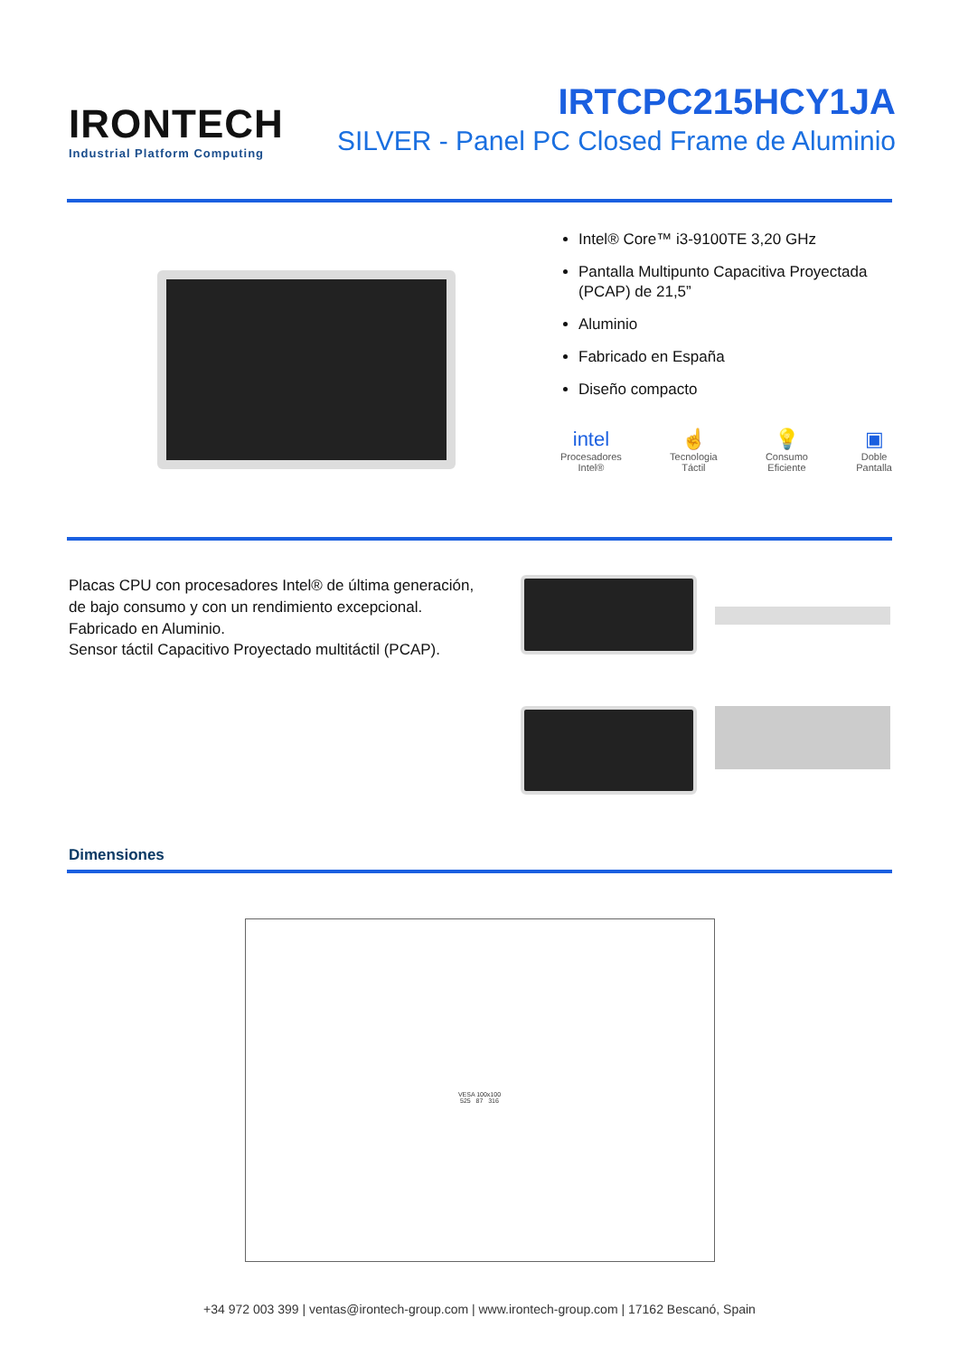IRONTECH
Industrial Platform Computing
IRTCPC215HCY1JA
SILVER - Panel PC Closed Frame de Aluminio
Intel® Core™ i3-9100TE 3,20 GHz
Pantalla Multipunto Capacitiva Proyectada (PCAP) de 21,5”
Aluminio
Fabricado en España
Diseño compacto
intel
Procesadores
Intel®
☝
Tecnologia
Táctil
💡
Consumo
Eficiente
▣
Doble
Pantalla
Placas CPU con procesadores Intel® de última generación, de bajo consumo y con un rendimiento excepcional.
Fabricado en Aluminio.
Sensor táctil Capacitivo Proyectado multitáctil (PCAP).
Dimensiones
VESA 100x100
525 87 316
+34 972 003 399 | ventas@irontech-group.com | www.irontech-group.com | 17162 Bescanó, Spain